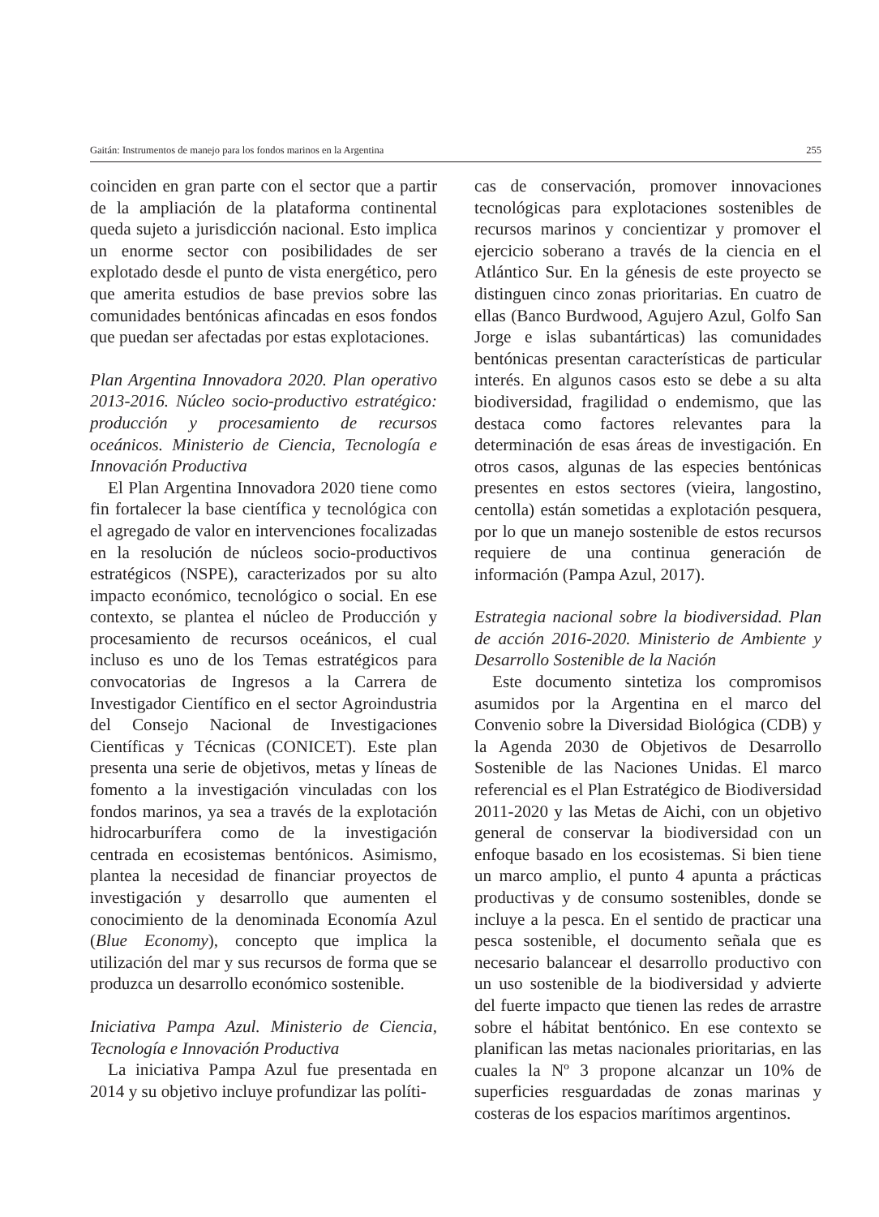Gaitán: Instrumentos de manejo para los fondos marinos en la Argentina 255
coinciden en gran parte con el sector que a partir de la ampliación de la plataforma continental queda sujeto a jurisdicción nacional. Esto implica un enorme sector con posibilidades de ser explotado desde el punto de vista energético, pero que amerita estudios de base previos sobre las comunidades bentónicas afincadas en esos fondos que puedan ser afectadas por estas explotaciones.
Plan Argentina Innovadora 2020. Plan operativo 2013-2016. Núcleo socio-productivo estratégico: producción y procesamiento de recursos oceánicos. Ministerio de Ciencia, Tecnología e Innovación Productiva
El Plan Argentina Innovadora 2020 tiene como fin fortalecer la base científica y tecnológica con el agregado de valor en intervenciones focalizadas en la resolución de núcleos socio-productivos estratégicos (NSPE), caracterizados por su alto impacto económico, tecnológico o social. En ese contexto, se plantea el núcleo de Producción y procesamiento de recursos oceánicos, el cual incluso es uno de los Temas estratégicos para convocatorias de Ingresos a la Carrera de Investigador Científico en el sector Agroindustria del Consejo Nacional de Investigaciones Científicas y Técnicas (CONICET). Este plan presenta una serie de objetivos, metas y líneas de fomento a la investigación vinculadas con los fondos marinos, ya sea a través de la explotación hidrocarburífera como de la investigación centrada en ecosistemas bentónicos. Asimismo, plantea la necesidad de financiar proyectos de investigación y desarrollo que aumenten el conocimiento de la denominada Economía Azul (Blue Economy), concepto que implica la utilización del mar y sus recursos de forma que se produzca un desarrollo económico sostenible.
Iniciativa Pampa Azul. Ministerio de Ciencia, Tecnología e Innovación Productiva
La iniciativa Pampa Azul fue presentada en 2014 y su objetivo incluye profundizar las políti-
cas de conservación, promover innovaciones tecnológicas para explotaciones sostenibles de recursos marinos y concientizar y promover el ejercicio soberano a través de la ciencia en el Atlántico Sur. En la génesis de este proyecto se distinguen cinco zonas prioritarias. En cuatro de ellas (Banco Burdwood, Agujero Azul, Golfo San Jorge e islas subantárticas) las comunidades bentónicas presentan características de particular interés. En algunos casos esto se debe a su alta biodiversidad, fragilidad o endemismo, que las destaca como factores relevantes para la determinación de esas áreas de investigación. En otros casos, algunas de las especies bentónicas presentes en estos sectores (vieira, langostino, centolla) están sometidas a explotación pesquera, por lo que un manejo sostenible de estos recursos requiere de una continua generación de información (Pampa Azul, 2017).
Estrategia nacional sobre la biodiversidad. Plan de acción 2016-2020. Ministerio de Ambiente y Desarrollo Sostenible de la Nación
Este documento sintetiza los compromisos asumidos por la Argentina en el marco del Convenio sobre la Diversidad Biológica (CDB) y la Agenda 2030 de Objetivos de Desarrollo Sostenible de las Naciones Unidas. El marco referencial es el Plan Estratégico de Biodiversidad 2011-2020 y las Metas de Aichi, con un objetivo general de conservar la biodiversidad con un enfoque basado en los ecosistemas. Si bien tiene un marco amplio, el punto 4 apunta a prácticas productivas y de consumo sostenibles, donde se incluye a la pesca. En el sentido de practicar una pesca sostenible, el documento señala que es necesario balancear el desarrollo productivo con un uso sostenible de la biodiversidad y advierte del fuerte impacto que tienen las redes de arrastre sobre el hábitat bentónico. En ese contexto se planifican las metas nacionales prioritarias, en las cuales la Nº 3 propone alcanzar un 10% de superficies resguardadas de zonas marinas y costeras de los espacios marítimos argentinos.